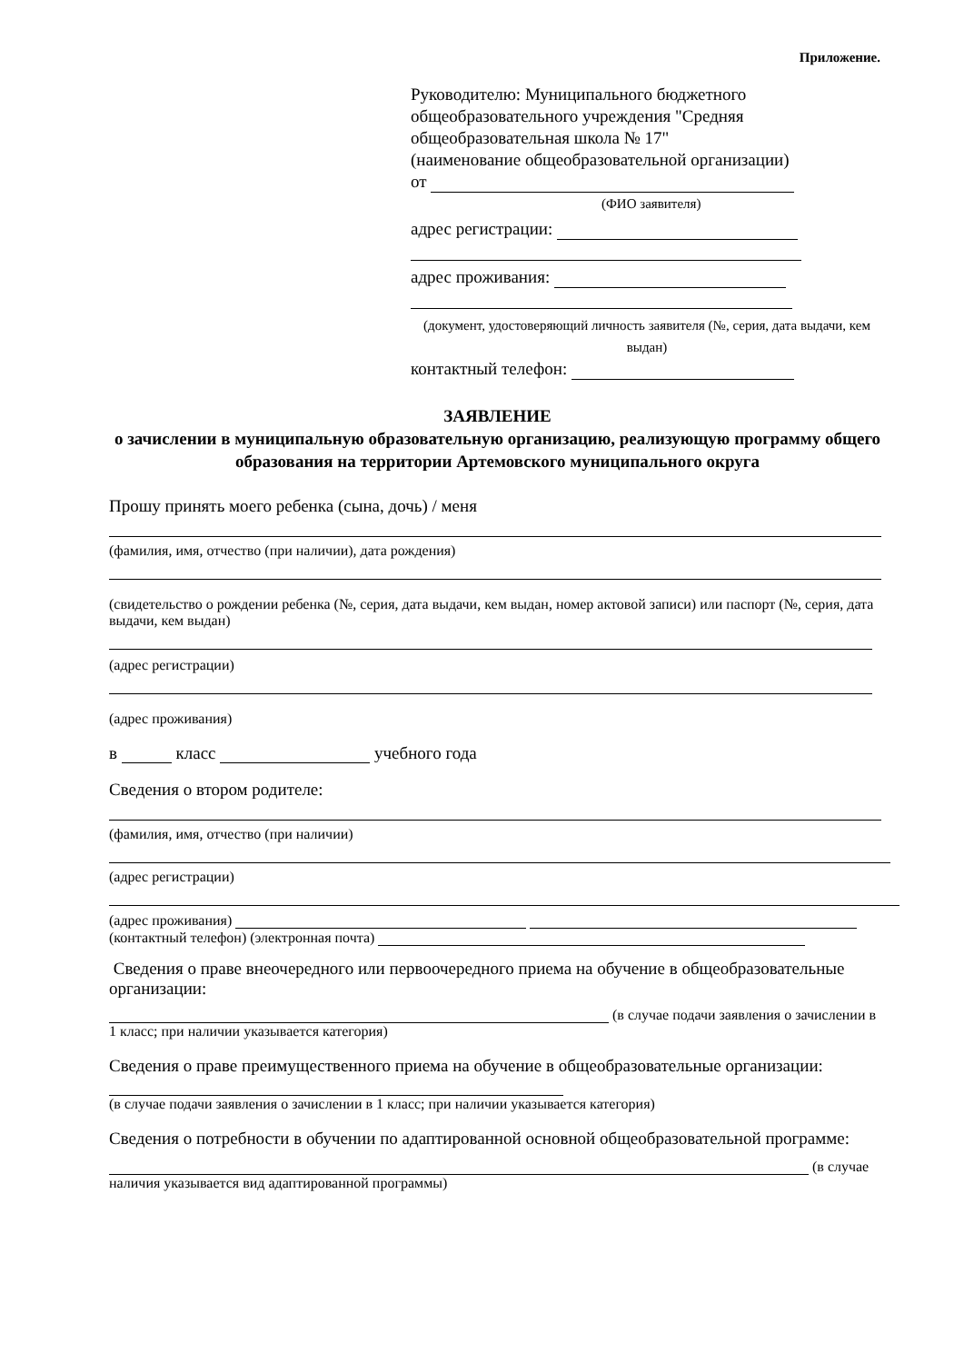Приложение.
Руководителю: Муниципального бюджетного общеобразовательного учреждения "Средняя общеобразовательная школа № 17"
(наименование общеобразовательной организации)
от
(ФИО заявителя)
адрес регистрации:
адрес проживания:
(документ, удостоверяющий личность заявителя (№, серия, дата выдачи, кем выдан)
контактный телефон:
ЗАЯВЛЕНИЕ
о зачислении в муниципальную образовательную организацию, реализующую программу общего образования на территории Артемовского муниципального округа
Прошу принять моего ребенка (сына, дочь) / меня
(фамилия, имя, отчество (при наличии), дата рождения)
(свидетельство о рождении ребенка (№, серия, дата выдачи, кем выдан, номер актовой записи) или паспорт (№, серия, дата выдачи, кем выдан)
(адрес регистрации)
(адрес проживания)
в класс учебного года
Сведения о втором родителе:
(фамилия, имя, отчество (при наличии)
(адрес регистрации)
(адрес проживания)
(контактный телефон) (электронная почта)
Сведения о праве внеочередного или первоочередного приема на обучение в общеобразовательные организации:
(в случае подачи заявления о зачислении в 1 класс; при наличии указывается категория)
Сведения о праве преимущественного приема на обучение в общеобразовательные организации:
(в случае подачи заявления о зачислении в 1 класс; при наличии указывается категория)
Сведения о потребности в обучении по адаптированной основной общеобразовательной программе:
(в случае наличия указывается вид адаптированной программы)